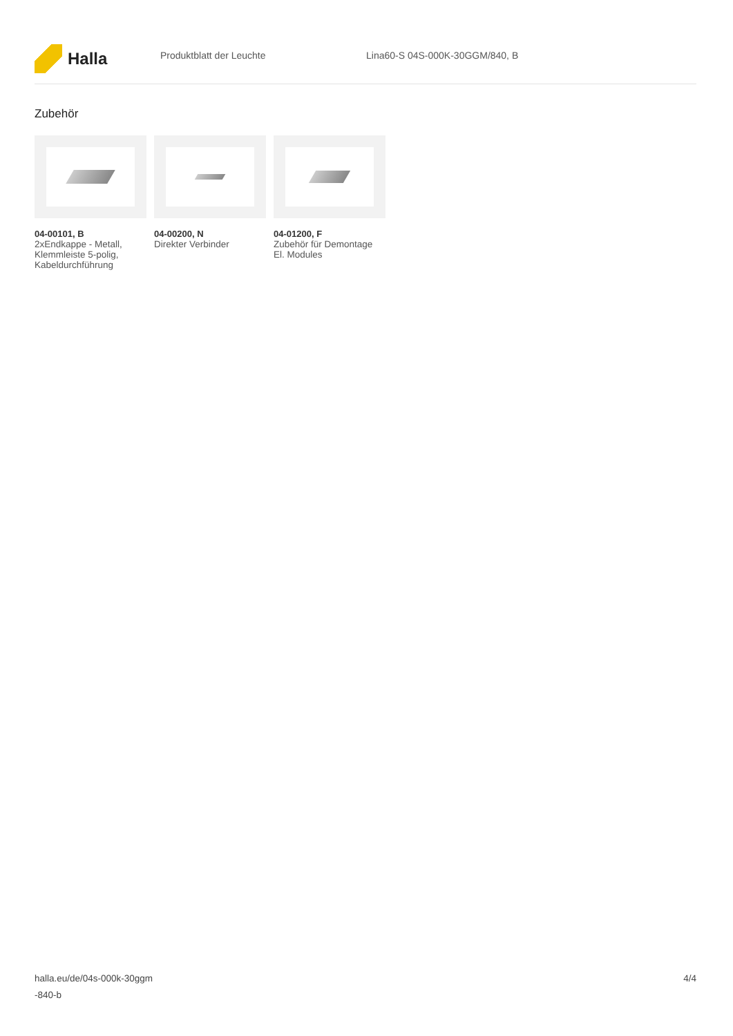Halla
Produktblatt der Leuchte Lina60-S 04S-000K-30GGM/840, B
Zubehör
04-00101, B
2xEndkappe - Metall, Klemmleiste 5-polig, Kabeldurchführung
04-00200, N
Direkter Verbinder
04-01200, F
Zubehör für Demontage El. Modules
halla.eu/de/04s-000k-30ggm
-840-b
4/4